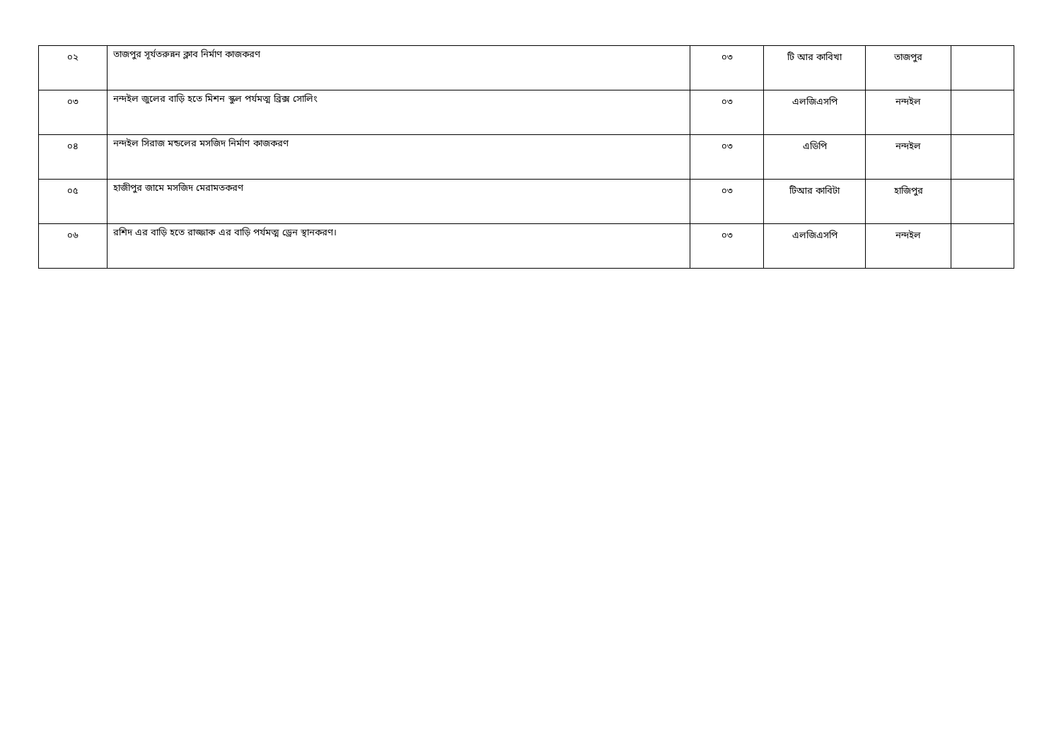| ০২ | তাজপুর সূর্যতরুন্নন ক্লাব নির্মাণ কাজকরণ | ০৩ | টি আর কাবিখা | তাজপুর | |
| ০৩ | নন্দইল জুলের বাড়ি হতে মিশন স্কুল পর্যমত্ম ব্রিক্স সোলিং | ০৩ | এলজিএসপি | নন্দইল | |
| ০৪ | নন্দইল সিরাজ মন্ডলের মসজিদ নির্মাণ কাজকরণ | ০৩ | এডিপি | নন্দইল | |
| ০৫ | হাজীপুর জামে মসজিদ মেরামতকরণ | ০৩ | টিআর কাবিটা | হাজিপুর | |
| ০৬ | রশিদ এর বাড়ি হতে রাজ্জাক এর বাড়ি পর্যমত্ম ড্রেন স্থানকরণ। | ০৩ | এলজিএসপি | নন্দইল | |